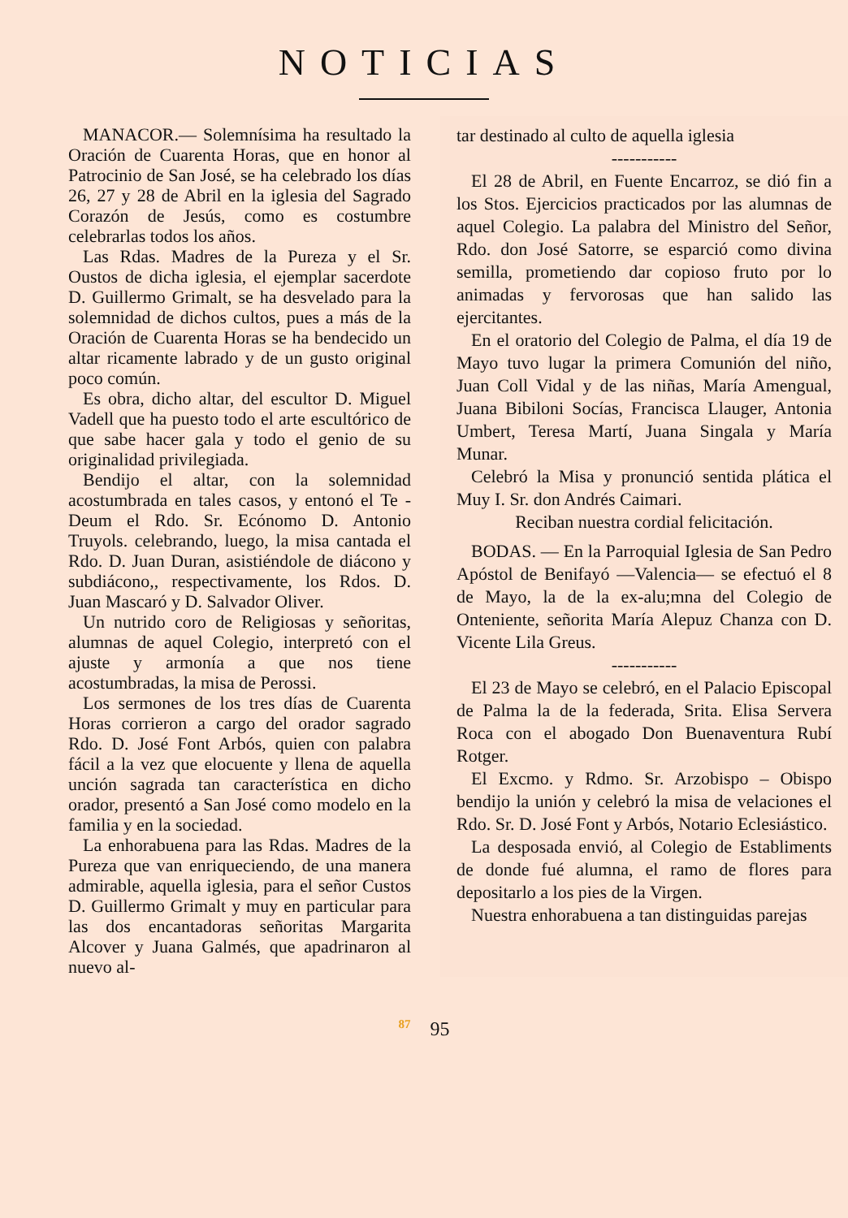NOTICIAS
MANACOR.— Solemnísima ha resultado la Oración de Cuarenta Horas, que en honor al Patrocinio de San José, se ha celebrado los días 26, 27 y 28 de Abril en la iglesia del Sagrado Corazón de Jesús, como es costumbre celebrarlas todos los años.
Las Rdas. Madres de la Pureza y el Sr. Oustos de dicha iglesia, el ejemplar sacerdote D. Guillermo Grimalt, se ha desvelado para la solemnidad de dichos cultos, pues a más de la Oración de Cuarenta Horas se ha bendecido un altar ricamente labrado y de un gusto original poco común.
Es obra, dicho altar, del escultor D. Miguel Vadell que ha puesto todo el arte escultórico de que sabe hacer gala y todo el genio de su originalidad privilegiada.
Bendijo el altar, con la solemnidad acostumbrada en tales casos, y entonó el Te - Deum el Rdo. Sr. Ecónomo D. Antonio Truyols. celebrando, luego, la misa cantada el Rdo. D. Juan Duran, asistiéndole de diácono y subdiácono,, respectivamente, los Rdos. D. Juan Mascaró y D. Salvador Oliver.
Un nutrido coro de Religiosas y señoritas, alumnas de aquel Colegio, interpretó con el ajuste y armonía a que nos tiene acostumbradas, la misa de Perossi.
Los sermones de los tres días de Cuarenta Horas corrieron a cargo del orador sagrado Rdo. D. José Font Arbós, quien con palabra fácil a la vez que elocuente y llena de aquella unción sagrada tan característica en dicho orador, presentó a San José como modelo en la familia y en la sociedad.
La enhorabuena para las Rdas. Madres de la Pureza que van enriqueciendo, de una manera admirable, aquella iglesia, para el señor Custos D. Guillermo Grimalt y muy en particular para las dos encantadoras señoritas Margarita Alcover y Juana Galmés, que apadrinaron al nuevo al-
tar destinado al culto de aquella iglesia
-----------
El 28 de Abril, en Fuente Encarroz, se dió fin a los Stos. Ejercicios practicados por las alumnas de aquel Colegio. La palabra del Ministro del Señor, Rdo. don José Satorre, se esparció como divina semilla, prometiendo dar copioso fruto por lo animadas y fervorosas que han salido las ejercitantes.
En el oratorio del Colegio de Palma, el día 19 de Mayo tuvo lugar la primera Comunión del niño, Juan Coll Vidal y de las niñas, María Amengual, Juana Bibiloni Socías, Francisca Llauger, Antonia Umbert, Teresa Martí, Juana Singala y María Munar.
Celebró la Misa y pronunció sentida plática el Muy I. Sr. don Andrés Caimari.
Reciban nuestra cordial felicitación.
BODAS. — En la Parroquial Iglesia de San Pedro Apóstol de Benifayó —Valencia— se efectuó el 8 de Mayo, la de la ex-alu;mna del Colegio de Onteniente, señorita María Alepuz Chanza con D. Vicente Lila Greus.
-----------
El 23 de Mayo se celebró, en el Palacio Episcopal de Palma la de la federada, Srita. Elisa Servera Roca con el abogado Don Buenaventura Rubí Rotger.
El Excmo. y Rdmo. Sr. Arzobispo – Obispo bendijo la unión y celebró la misa de velaciones el Rdo. Sr. D. José Font y Arbós, Notario Eclesiástico.
La desposada envió, al Colegio de Establiments de donde fué alumna, el ramo de flores para depositarlo a los pies de la Virgen.
Nuestra enhorabuena a tan distinguidas parejas
<sup>87</sup> 95